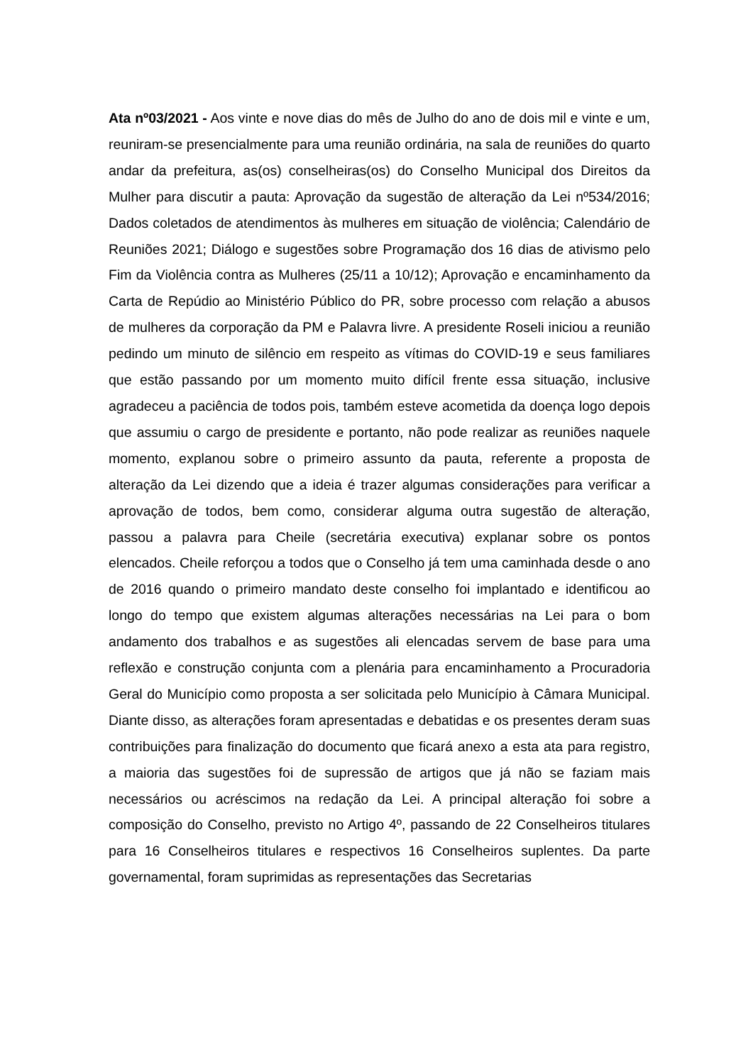Ata nº03/2021 - Aos vinte e nove dias do mês de Julho do ano de dois mil e vinte e um, reuniram-se presencialmente para uma reunião ordinária, na sala de reuniões do quarto andar da prefeitura, as(os) conselheiras(os) do Conselho Municipal dos Direitos da Mulher para discutir a pauta: Aprovação da sugestão de alteração da Lei nº534/2016; Dados coletados de atendimentos às mulheres em situação de violência; Calendário de Reuniões 2021; Diálogo e sugestões sobre Programação dos 16 dias de ativismo pelo Fim da Violência contra as Mulheres (25/11 a 10/12); Aprovação e encaminhamento da Carta de Repúdio ao Ministério Público do PR, sobre processo com relação a abusos de mulheres da corporação da PM e Palavra livre. A presidente Roseli iniciou a reunião pedindo um minuto de silêncio em respeito as vítimas do COVID-19 e seus familiares que estão passando por um momento muito difícil frente essa situação, inclusive agradeceu a paciência de todos pois, também esteve acometida da doença logo depois que assumiu o cargo de presidente e portanto, não pode realizar as reuniões naquele momento, explanou sobre o primeiro assunto da pauta, referente a proposta de alteração da Lei dizendo que a ideia é trazer algumas considerações para verificar a aprovação de todos, bem como, considerar alguma outra sugestão de alteração, passou a palavra para Cheile (secretária executiva) explanar sobre os pontos elencados. Cheile reforçou a todos que o Conselho já tem uma caminhada desde o ano de 2016 quando o primeiro mandato deste conselho foi implantado e identificou ao longo do tempo que existem algumas alterações necessárias na Lei para o bom andamento dos trabalhos e as sugestões ali elencadas servem de base para uma reflexão e construção conjunta com a plenária para encaminhamento a Procuradoria Geral do Município como proposta a ser solicitada pelo Município à Câmara Municipal. Diante disso, as alterações foram apresentadas e debatidas e os presentes deram suas contribuições para finalização do documento que ficará anexo a esta ata para registro, a maioria das sugestões foi de supressão de artigos que já não se faziam mais necessários ou acréscimos na redação da Lei. A principal alteração foi sobre a composição do Conselho, previsto no Artigo 4º, passando de 22 Conselheiros titulares para 16 Conselheiros titulares e respectivos 16 Conselheiros suplentes. Da parte governamental, foram suprimidas as representações das Secretarias